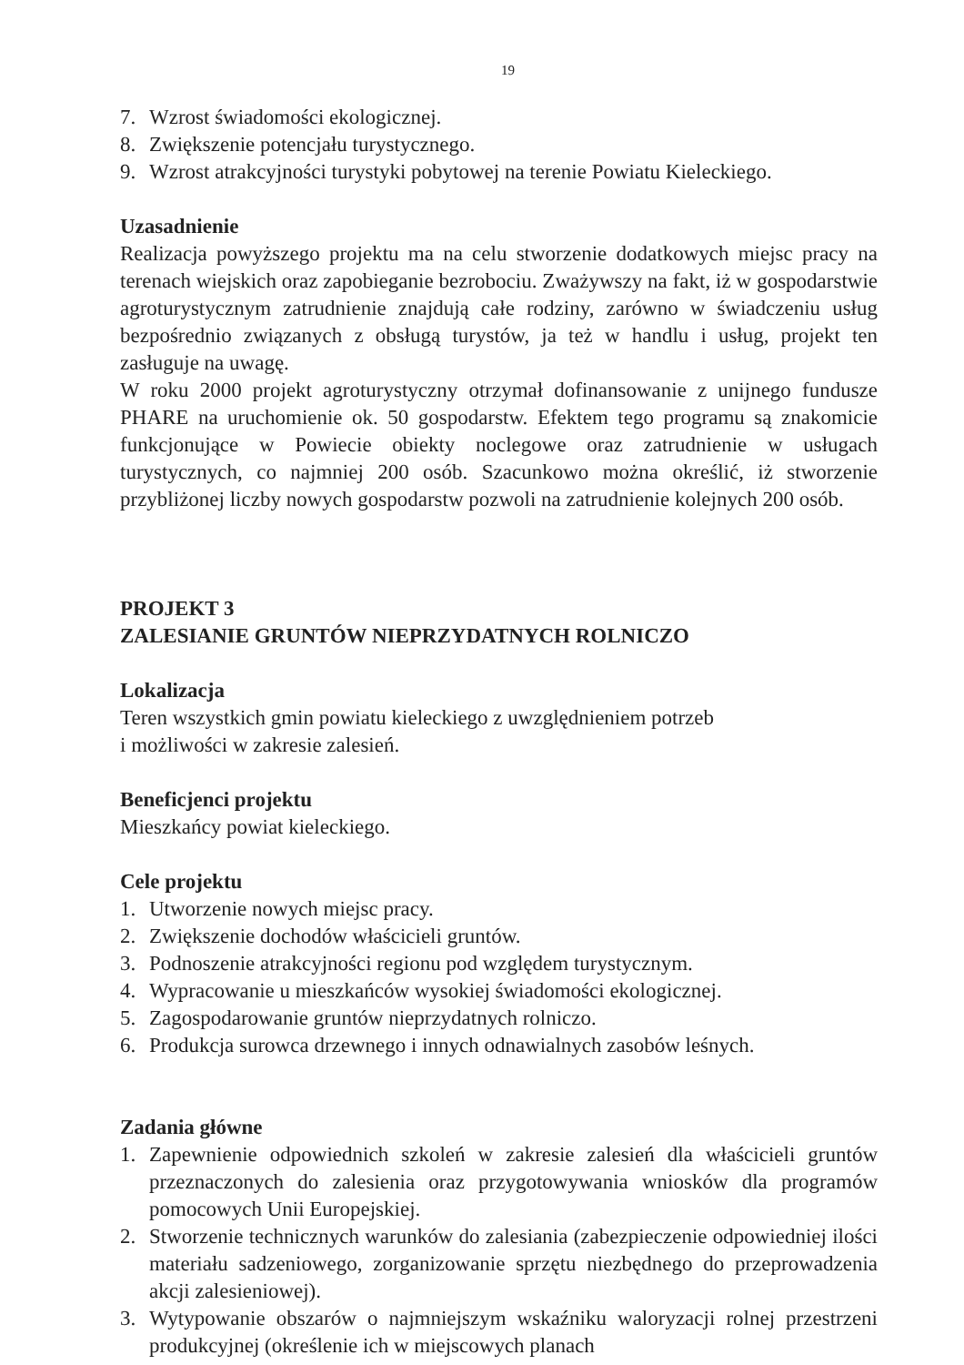19
7. Wzrost świadomości ekologicznej.
8. Zwiększenie potencjału turystycznego.
9. Wzrost atrakcyjności turystyki pobytowej na terenie Powiatu Kieleckiego.
Uzasadnienie
Realizacja powyższego projektu ma na celu stworzenie dodatkowych miejsc pracy na terenach wiejskich oraz zapobieganie bezrobociu. Zważywszy na fakt, iż w gospodarstwie agroturystycznym zatrudnienie znajdują całe rodziny, zarówno w świadczeniu usług bezpośrednio związanych z obsługą turystów, ja też w handlu i usług, projekt ten zasługuje na uwagę.
W roku 2000 projekt agroturystyczny otrzymał dofinansowanie z unijnego fundusze PHARE na uruchomienie ok. 50 gospodarstw. Efektem tego programu są znakomicie funkcjonujące w Powiecie obiekty noclegowe oraz zatrudnienie w usługach turystycznych, co najmniej 200 osób. Szacunkowo można określić, iż stworzenie przybliżonej liczby nowych gospodarstw pozwoli na zatrudnienie kolejnych 200 osób.
PROJEKT 3
ZALESIANIE GRUNTÓW NIEPRZYDATNYCH ROLNICZO
Lokalizacja
Teren wszystkich gmin powiatu kieleckiego z uwzględnieniem potrzeb
i możliwości w zakresie zalesień.
Beneficjenci projektu
Mieszkańcy powiat kieleckiego.
Cele projektu
1. Utworzenie nowych miejsc pracy.
2. Zwiększenie dochodów właścicieli gruntów.
3. Podnoszenie atrakcyjności regionu pod względem turystycznym.
4. Wypracowanie u mieszkańców wysokiej świadomości ekologicznej.
5. Zagospodarowanie gruntów nieprzydatnych rolniczo.
6. Produkcja surowca drzewnego i innych odnawialnych zasobów leśnych.
Zadania główne
1. Zapewnienie odpowiednich szkoleń w zakresie zalesień dla właścicieli gruntów przeznaczonych do zalesienia oraz przygotowywania wniosków dla programów pomocowych Unii Europejskiej.
2. Stworzenie technicznych warunków do zalesiania (zabezpieczenie odpowiedniej ilości materiału sadzeniowego, zorganizowanie sprzętu niezbędnego do przeprowadzenia akcji zalesieniowej).
3. Wytypowanie obszarów o najmniejszym wskaźniku waloryzacji rolnej przestrzeni produkcyjnej (określenie ich w miejscowych planach